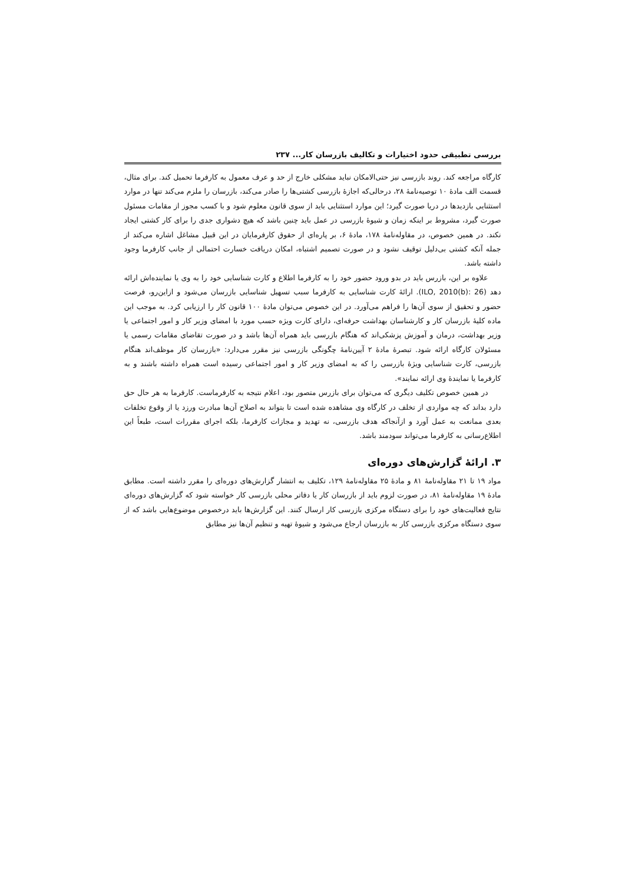بررسی تطبیقی حدود اختیارات و تکالیف بازرسان کار... ۲۳۷
کارگاه مراجعه کند. روند بازرسی نیز حتی‌الامکان نباید مشکلی خارج از حد و عرف معمول به کارفرما تحمیل کند. برای مثال، قسمت الف مادهٔ ۱۰ توصیه‌نامهٔ ۲۸، درحالی‌که اجازهٔ بازرسی کشتی‌ها را صادر می‌کند، بازرسان را ملزم می‌کند تنها در موارد استثنایی بازدیدها در دریا صورت گیرد؛ این موارد استثنایی باید از سوی قانون معلوم شود و با کسب مجوز از مقامات مسئول صورت گیرد، مشروط بر اینکه زمان و شیوهٔ بازرسی در عمل باید چنین باشد که هیچ دشواری جدی را برای کار کشتی ایجاد نکند. در همین خصوص، در مقاوله‌نامهٔ ۱۷۸، مادهٔ ۶، بر پاره‌ای از حقوق کارفرمایان در این قبیل مشاغل اشاره می‌کند از جمله آنکه کشتی بی‌دلیل توقیف نشود و در صورت تصمیم اشتباه، امکان دریافت خسارت احتمالی از جانب کارفرما وجود داشته باشد.
علاوه بر این، بازرس باید در بدو ورود حضور خود را به کارفرما اطلاع و کارت شناسایی خود را به وی یا نماینده‌اش ارائه دهد (ILO, 2010(b): 26). ارائهٔ کارت شناسایی به کارفرما سبب تسهیل شناسایی بازرسان می‌شود و ازاین‌رو، فرصت حضور و تحقیق از سوی آن‌ها را فراهم می‌آورد. در این خصوص می‌توان مادهٔ ۱۰۰ قانون کار را ارزیابی کرد. به موجب این ماده کلیهٔ بازرسان کار و کارشناسان بهداشت حرفه‌ای، دارای کارت ویژه حسب مورد با امضای وزیر کار و امور اجتماعی یا وزیر بهداشت، درمان و آموزش پزشکی‌اند که هنگام بازرسی باید همراه آن‌ها باشد و در صورت تقاضای مقامات رسمی یا مسئولان کارگاه ارائه شود. تبصرهٔ مادهٔ ۲ آیین‌نامهٔ چگونگی بازرسی نیز مقرر می‌دارد: «بازرسان کار موظف‌اند هنگام بازرسی، کارت شناسایی ویژهٔ بازرسی را که به امضای وزیر کار و امور اجتماعی رسیده است همراه داشته باشند و به کارفرما یا نمایندهٔ وی ارائه نمایند».
در همین خصوص تکلیف دیگری که می‌توان برای بازرس متصور بود، اعلام نتیجه به کارفرماست. کارفرما به هر حال حق دارد بداند که چه مواردی از تخلف در کارگاه وی مشاهده شده است تا بتواند به اصلاح آن‌ها مبادرت ورزد یا از وقوع تخلفات بعدی ممانعت به عمل آورد و ازآنجاکه هدف بازرسی، نه تهدید و مجازات کارفرما، بلکه اجرای مقررات است، طبعاً این اطلاع‌رسانی به کارفرما می‌تواند سودمند باشد.
۳. ارائهٔ گزارش‌های دوره‌ای
مواد ۱۹ تا ۲۱ مقاوله‌نامهٔ ۸۱ و مادهٔ ۲۵ مقاوله‌نامهٔ ۱۲۹، تکلیف به انتشار گزارش‌های دوره‌ای را مقرر داشته است. مطابق مادهٔ ۱۹ مقاوله‌نامهٔ ۸۱، در صورت لزوم باید از بازرسان کار یا دفاتر محلی بازرسی کار خواسته شود که گزارش‌های دوره‌ای نتایج فعالیت‌های خود را برای دستگاه مرکزی بازرسی کار ارسال کنند. این گزارش‌ها باید درخصوص موضوع‌هایی باشد که از سوی دستگاه مرکزی بازرسی کار به بازرسان ارجاع می‌شود و شیوهٔ تهیه و تنظیم آن‌ها نیز مطابق